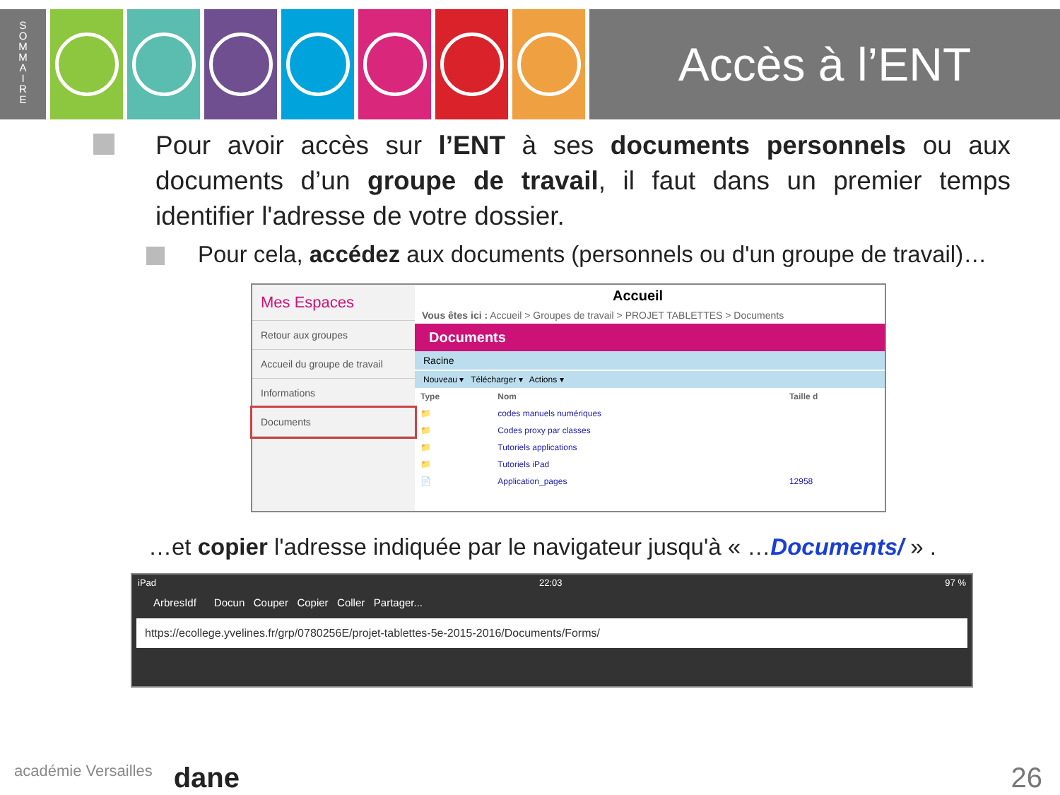S
O
M
M
A
I
R
E
Accès à l’ENT
Pour avoir accès sur l’ENT à ses documents personnels ou aux documents d’un groupe de travail, il faut dans un premier temps identifier l'adresse de votre dossier.
Pour cela, accédez aux documents (personnels ou d'un groupe de travail)…
Mes Espaces
Retour aux groupes
Accueil du groupe de travail
Informations
Documents
Accueil
Vous êtes ici : Accueil > Groupes de travail > PROJET TABLETTES > Documents
Documents
Racine
Nouveau ▾ Télécharger ▾ Actions ▾
| Type | Nom | Taille d |
| --- | --- | --- |
| 📁 | codes manuels numériques | |
| 📁 | Codes proxy par classes | |
| 📁 | Tutoriels applications | |
| 📁 | Tutoriels iPad | |
| 📄 | Application_pages | 12958 |
…et copier l'adresse indiquée par le navigateur jusqu'à « …Documents/ » .
iPad 22:03 97 %
ArbresIdf Docun Couper Copier Coller Partager...
https://ecollege.yvelines.fr/grp/0780256E/projet-tablettes-5e-2015-2016/Documents/Forms/
académie Versailles dane 26